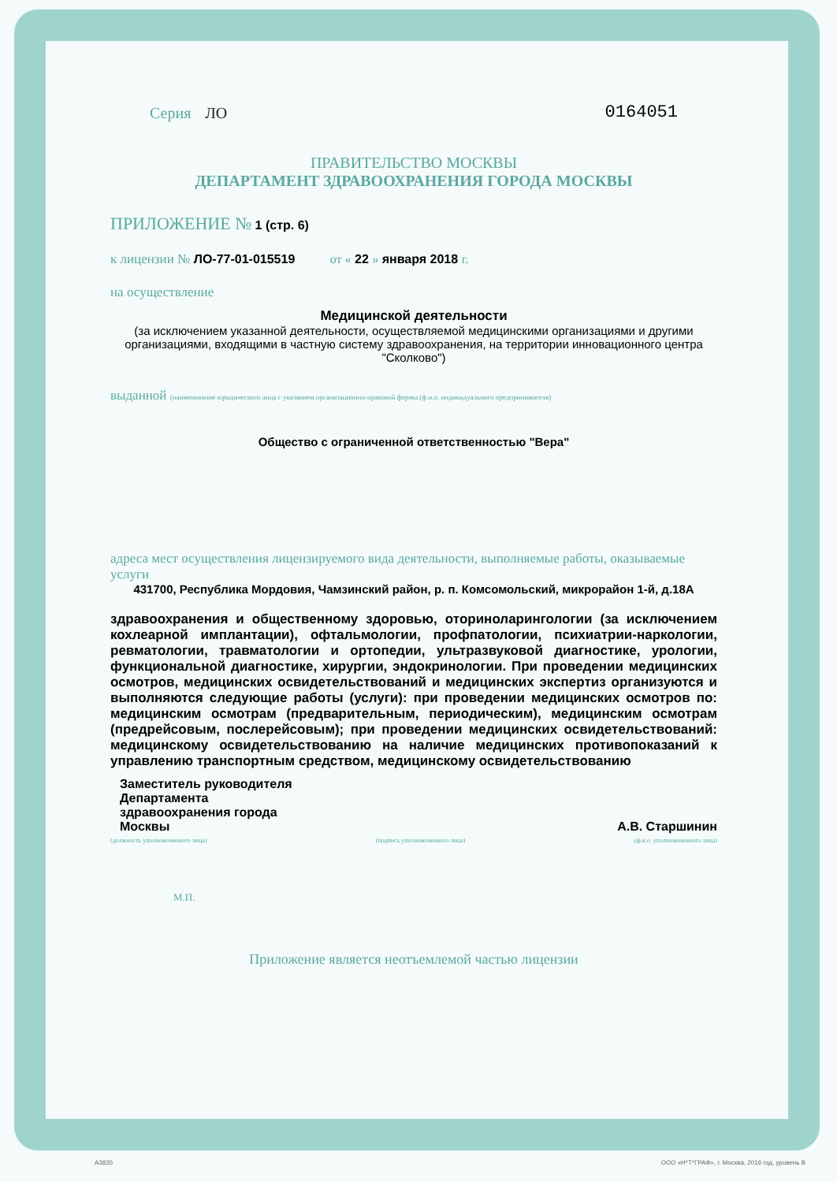Серия ЛО 0164051
ПРАВИТЕЛЬСТВО МОСКВЫ
ДЕПАРТАМЕНТ ЗДРАВООХРАНЕНИЯ ГОРОДА МОСКВЫ
ПРИЛОЖЕНИЕ № 1 (стр. 6)
к лицензии № ЛО-77-01-015519 от « 22 » января 2018 г.
на осуществление
Медицинской деятельности
(за исключением указанной деятельности, осуществляемой медицинскими организациями и другими организациями, входящими в частную систему здравоохранения, на территории инновационного центра "Сколково")
выданной (наименование юридического лица с указанием организационно-правовой формы (ф.и.о. индивидуального предпринимателя)
Общество с ограниченной ответственностью "Вера"
адреса мест осуществления лицензируемого вида деятельности, выполняемые работы, оказываемые услуги
431700, Республика Мордовия, Чамзинский район, р. п. Комсомольский, микрорайон 1-й, д.18А
здравоохранения и общественному здоровью, оториноларингологии (за исключением кохлеарной имплантации), офтальмологии, профпатологии, психиатрии-наркологии, ревматологии, травматологии и ортопедии, ультразвуковой диагностике, урологии, функциональной диагностике, хирургии, эндокринологии. При проведении медицинских осмотров, медицинских освидетельствований и медицинских экспертиз организуются и выполняются следующие работы (услуги): при проведении медицинских осмотров по: медицинским осмотрам (предварительным, периодическим), медицинским осмотрам (предрейсовым, послерейсовым); при проведении медицинских освидетельствований: медицинскому освидетельствованию на наличие медицинских противопоказаний к управлению транспортным средством, медицинскому освидетельствованию
Заместитель руководителя
Департамента
здравоохранения города
Москвы
А.В. Старшинин
(должность уполномоченного лица) (подпись уполномоченного лица) (ф.и.о. уполномоченного лица)
М.П.
Приложение является неотъемлемой частью лицензии
А3835 ООО «Н*Т*ГРАФ», г. Москва, 2016 год, уровень В